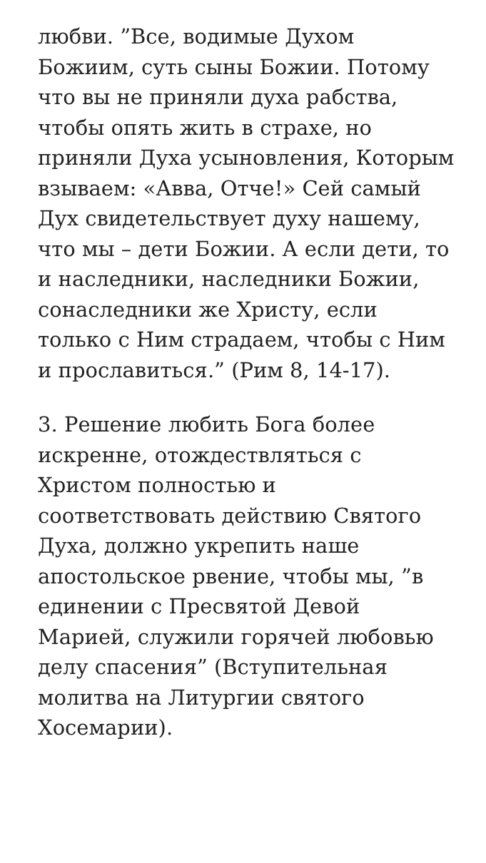любви. ”Все, водимые Духом Божиим, суть сыны Божии. Потому что вы не приняли духа рабства, чтобы опять жить в страхе, но приняли Духа усыновления, Которым взываем: «Авва, Отче!» Сей самый Дух свидетельствует духу нашему, что мы – дети Божии. А если дети, то и наследники, наследники Божии, сонаследники же Христу, если только с Ним страдаем, чтобы с Ним и прославиться.” (Рим 8, 14-17).
3. Решение любить Бога более искренне, отождествляться с Христом полностью и соответствовать действию Святого Духа, должно укрепить наше апостольское рвение, чтобы мы, ”в единении с Пресвятой Девой Марией, служили горячей любовью делу спасения” (Вступительная молитва на Литургии святого Хосемарии).